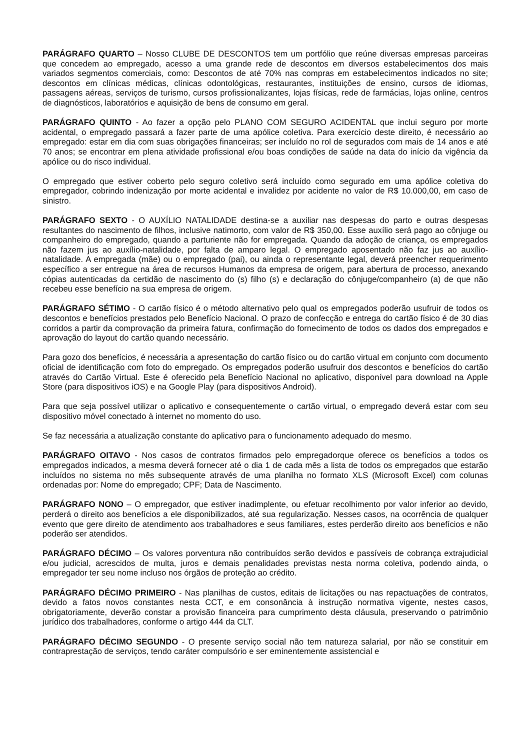PARÁGRAFO QUARTO – Nosso CLUBE DE DESCONTOS tem um portfólio que reúne diversas empresas parceiras que concedem ao empregado, acesso a uma grande rede de descontos em diversos estabelecimentos dos mais variados segmentos comerciais, como: Descontos de até 70% nas compras em estabelecimentos indicados no site; descontos em clínicas médicas, clínicas odontológicas, restaurantes, instituições de ensino, cursos de idiomas, passagens aéreas, serviços de turismo, cursos profissionalizantes, lojas físicas, rede de farmácias, lojas online, centros de diagnósticos, laboratórios e aquisição de bens de consumo em geral.
PARÁGRAFO QUINTO - Ao fazer a opção pelo PLANO COM SEGURO ACIDENTAL que inclui seguro por morte acidental, o empregado passará a fazer parte de uma apólice coletiva. Para exercício deste direito, é necessário ao empregado: estar em dia com suas obrigações financeiras; ser incluído no rol de segurados com mais de 14 anos e até 70 anos; se encontrar em plena atividade profissional e/ou boas condições de saúde na data do início da vigência da apólice ou do risco individual.
O empregado que estiver coberto pelo seguro coletivo será incluído como segurado em uma apólice coletiva do empregador, cobrindo indenização por morte acidental e invalidez por acidente no valor de R$ 10.000,00, em caso de sinistro.
PARÁGRAFO SEXTO - O AUXÍLIO NATALIDADE destina-se a auxiliar nas despesas do parto e outras despesas resultantes do nascimento de filhos, inclusive natimorto, com valor de R$ 350,00. Esse auxílio será pago ao cônjuge ou companheiro do empregado, quando a parturiente não for empregada. Quando da adoção de criança, os empregados não fazem jus ao auxílio-natalidade, por falta de amparo legal. O empregado aposentado não faz jus ao auxílio-natalidade. A empregada (mãe) ou o empregado (pai), ou ainda o representante legal, deverá preencher requerimento específico a ser entregue na área de recursos Humanos da empresa de origem, para abertura de processo, anexando cópias autenticadas da certidão de nascimento do (s) filho (s) e declaração do cônjuge/companheiro (a) de que não recebeu esse benefício na sua empresa de origem.
PARÁGRAFO SÉTIMO - O cartão físico é o método alternativo pelo qual os empregados poderão usufruir de todos os descontos e benefícios prestados pelo Benefício Nacional. O prazo de confecção e entrega do cartão físico é de 30 dias corridos a partir da comprovação da primeira fatura, confirmação do fornecimento de todos os dados dos empregados e aprovação do layout do cartão quando necessário.
Para gozo dos benefícios, é necessária a apresentação do cartão físico ou do cartão virtual em conjunto com documento oficial de identificação com foto do empregado. Os empregados poderão usufruir dos descontos e benefícios do cartão através do Cartão Virtual. Este é oferecido pela Benefício Nacional no aplicativo, disponível para download na Apple Store (para dispositivos iOS) e na Google Play (para dispositivos Android).
Para que seja possível utilizar o aplicativo e consequentemente o cartão virtual, o empregado deverá estar com seu dispositivo móvel conectado à internet no momento do uso.
Se faz necessária a atualização constante do aplicativo para o funcionamento adequado do mesmo.
PARÁGRAFO OITAVO - Nos casos de contratos firmados pelo empregadorque oferece os benefícios a todos os empregados indicados, a mesma deverá fornecer até o dia 1 de cada mês a lista de todos os empregados que estarão incluídos no sistema no mês subsequente através de uma planilha no formato XLS (Microsoft Excel) com colunas ordenadas por: Nome do empregado; CPF; Data de Nascimento.
PARÁGRAFO NONO – O empregador, que estiver inadimplente, ou efetuar recolhimento por valor inferior ao devido, perderá o direito aos benefícios a ele disponibilizados, até sua regularização. Nesses casos, na ocorrência de qualquer evento que gere direito de atendimento aos trabalhadores e seus familiares, estes perderão direito aos benefícios e não poderão ser atendidos.
PARÁGRAFO DÉCIMO – Os valores porventura não contribuídos serão devidos e passíveis de cobrança extrajudicial e/ou judicial, acrescidos de multa, juros e demais penalidades previstas nesta norma coletiva, podendo ainda, o empregador ter seu nome incluso nos órgãos de proteção ao crédito.
PARÁGRAFO DÉCIMO PRIMEIRO - Nas planilhas de custos, editais de licitações ou nas repactuações de contratos, devido a fatos novos constantes nesta CCT, e em consonância à instrução normativa vigente, nestes casos, obrigatoriamente, deverão constar a provisão financeira para cumprimento desta cláusula, preservando o patrimônio jurídico dos trabalhadores, conforme o artigo 444 da CLT.
PARÁGRAFO DÉCIMO SEGUNDO - O presente serviço social não tem natureza salarial, por não se constituir em contraprestação de serviços, tendo caráter compulsório e ser eminentemente assistencial e